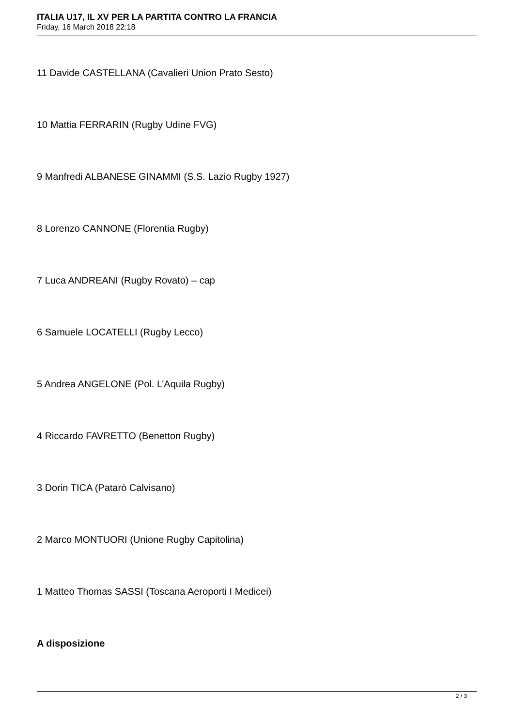ITALIA U17, IL XV PER LA PARTITA CONTRO LA FRANCIA
Friday, 16 March 2018 22:18
11 Davide CASTELLANA (Cavalieri Union Prato Sesto)
10 Mattia FERRARIN (Rugby Udine FVG)
9 Manfredi ALBANESE GINAMMI (S.S. Lazio Rugby 1927)
8 Lorenzo CANNONE (Florentia Rugby)
7 Luca ANDREANI (Rugby Rovato) – cap
6 Samuele LOCATELLI (Rugby Lecco)
5 Andrea ANGELONE (Pol. L’Aquila Rugby)
4 Riccardo FAVRETTO (Benetton Rugby)
3 Dorin TICA (Patarò Calvisano)
2 Marco MONTUORI (Unione Rugby Capitolina)
1 Matteo Thomas SASSI (Toscana Aeroporti I Medicei)
A disposizione
2 / 3